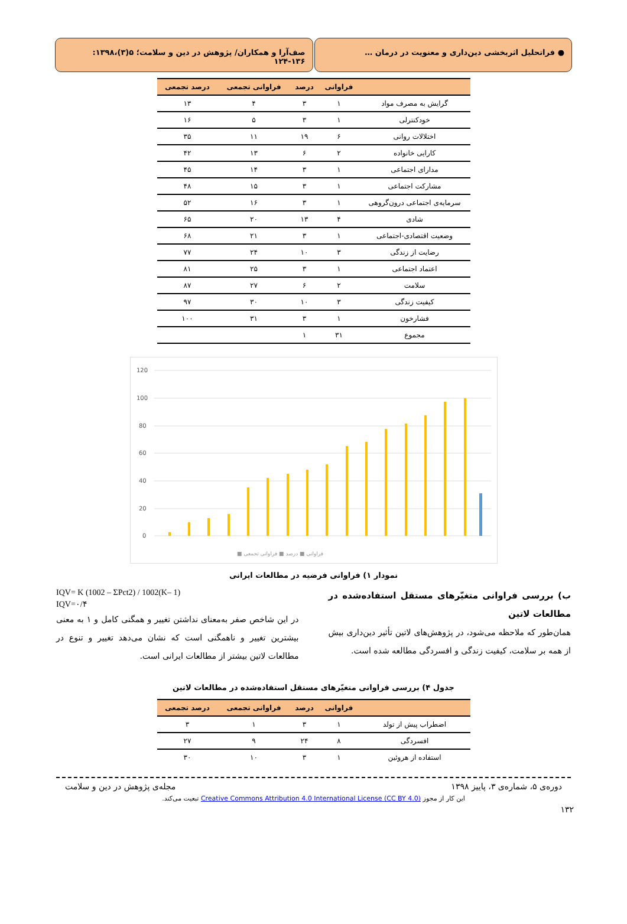● فراتحلیل اثربخشی دین‌داری و معنویت در درمان …
صف‌آرا و همکاران/ پژوهش در دین و سلامت؛ ۵(۳)،۱۳۹۸: ۱۳۶-۱۲۴
| | فراوانی | درصد | فراوانی تجمعی | درصد تجمعی |
| --- | --- | --- | --- | --- |
| گرایش به مصرف مواد | ۱ | ۳ | ۴ | ۱۳ |
| خودکنترلی | ۱ | ۳ | ۵ | ۱۶ |
| اختلالات روانی | ۶ | ۱۹ | ۱۱ | ۳۵ |
| کارایی خانواده | ۲ | ۶ | ۱۳ | ۴۲ |
| مدارای اجتماعی | ۱ | ۳ | ۱۴ | ۴۵ |
| مشارکت اجتماعی | ۱ | ۳ | ۱۵ | ۴۸ |
| سرمایه‌ی اجتماعی درون‌گروهی | ۱ | ۳ | ۱۶ | ۵۲ |
| شادی | ۴ | ۱۳ | ۲۰ | ۶۵ |
| وضعیت اقتصادی-اجتماعی | ۱ | ۳ | ۲۱ | ۶۸ |
| رضایت از زندگی | ۳ | ۱۰ | ۲۴ | ۷۷ |
| اعتماد اجتماعی | ۱ | ۳ | ۲۵ | ۸۱ |
| سلامت | ۲ | ۶ | ۲۷ | ۸۷ |
| کیفیت زندگی | ۳ | ۱۰ | ۳۰ | ۹۷ |
| فشارخون | ۱ | ۳ | ۳۱ | ۱۰۰ |
| مجموع | ۳۱ | ۱ | | |
120
100
80
60
40
20
0
■ فراوانی ■ درصد ■ فراوانی تجمعی
نمودار ۱) فراوانی فرضیه در مطالعات ایرانی
ب) بررسی فراوانی متغیّرهای مستقل استفاده‌شده در مطالعات لاتین
همان‌طور که ملاحظه می‌شود، در پژوهش‌های لاتین تأثیر دین‌داری بیش از همه بر سلامت، کیفیت زندگی و افسردگی مطالعه شده است.
IQV= K (1002 – ΣPct2) / 1002(K– 1)
IQV=۰/۴
در این شاخص صفر به‌معنای نداشتن تغییر و همگنی کامل و ۱ به معنی بیشترین تغییر و ناهمگنی است که نشان می‌دهد تغییر و تنوع در مطالعات لاتین بیشتر از مطالعات ایرانی است.
جدول ۴) بررسی فراوانی متغیّرهای مستقل استفاده‌شده در مطالعات لاتین
| | فراوانی | درصد | فراوانی تجمعی | درصد تجمعی |
| --- | --- | --- | --- | --- |
| اضطراب پیش از تولد | ۱ | ۳ | ۱ | ۳ |
| افسردگی | ۸ | ۲۴ | ۹ | ۲۷ |
| استفاده از هروئین | ۱ | ۳ | ۱۰ | ۳۰ |
دوره‌ی ۵، شماره‌ی ۳، پاییز ۱۳۹۸ مجله‌ی پژوهش در دین و سلامت
این کار از مجوز Creative Commons Attribution 4.0 International License (CC BY 4.0) تبعیت می‌کند.
۱۳۲